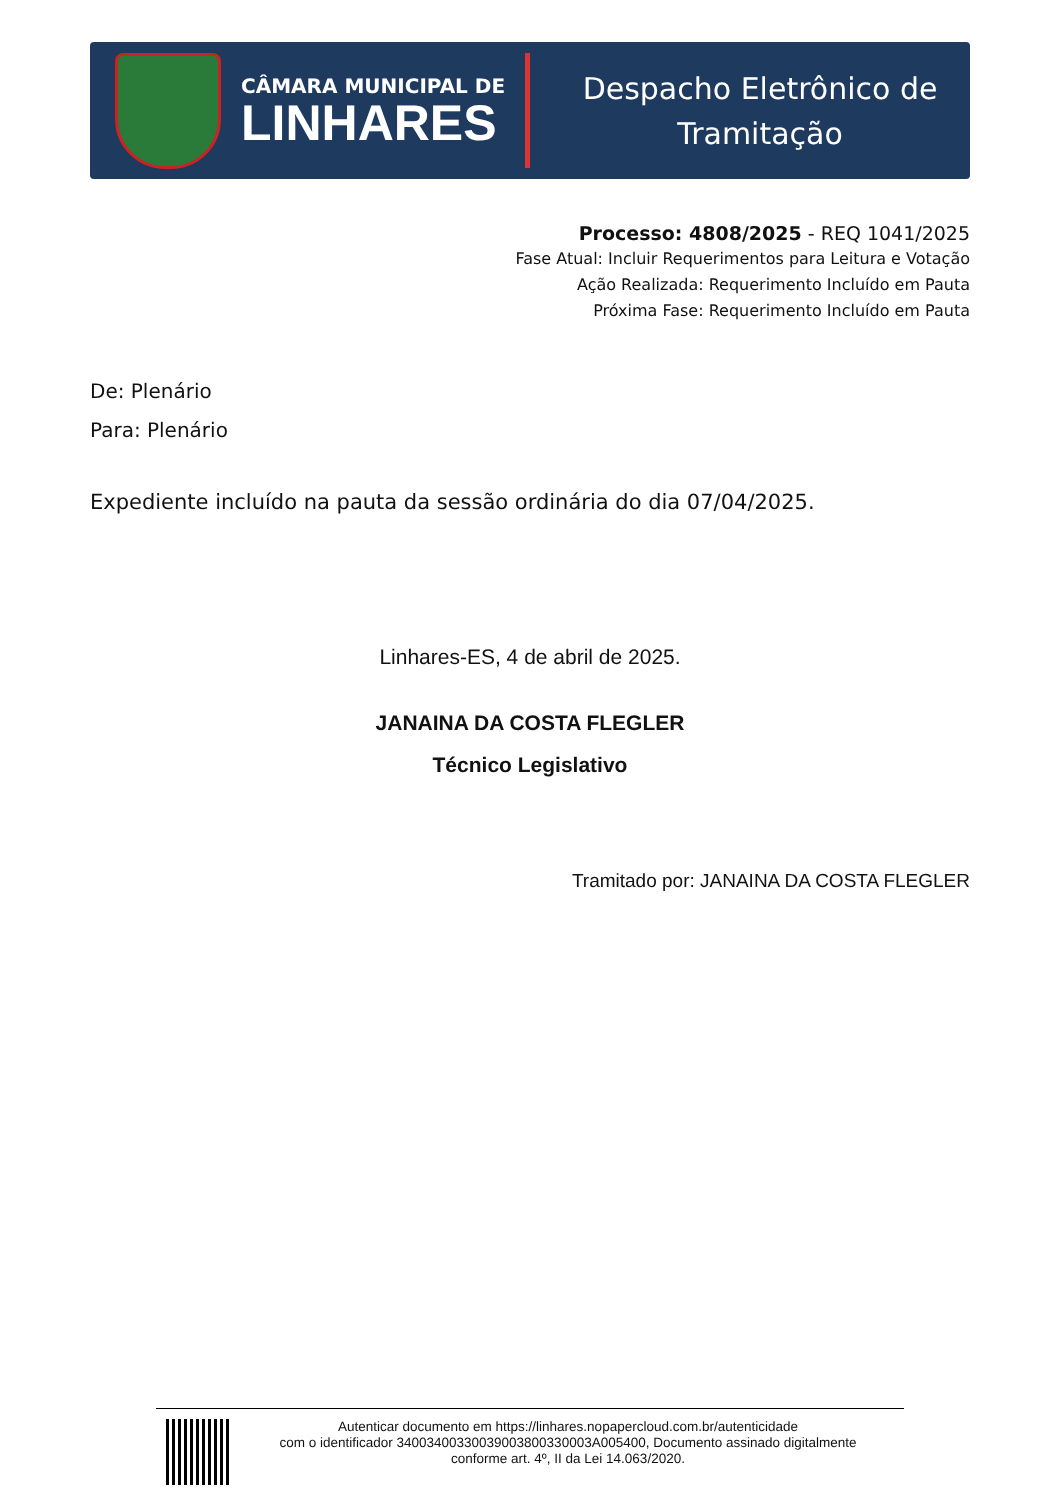CÂMARA MUNICIPAL DE
LINHARES
Despacho Eletrônico de
Tramitação
Processo: 4808/2025 - REQ 1041/2025
Fase Atual: Incluir Requerimentos para Leitura e Votação
Ação Realizada: Requerimento Incluído em Pauta
Próxima Fase: Requerimento Incluído em Pauta
De: Plenário
Para: Plenário
Expediente incluído na pauta da sessão ordinária do dia 07/04/2025.
Linhares-ES, 4 de abril de 2025.
JANAINA DA COSTA FLEGLER
Técnico Legislativo
Tramitado por: JANAINA DA COSTA FLEGLER
Autenticar documento em https://linhares.nopapercloud.com.br/autenticidade
com o identificador 34003400330039003800330003A005400, Documento assinado digitalmente
conforme art. 4º, II da Lei 14.063/2020.